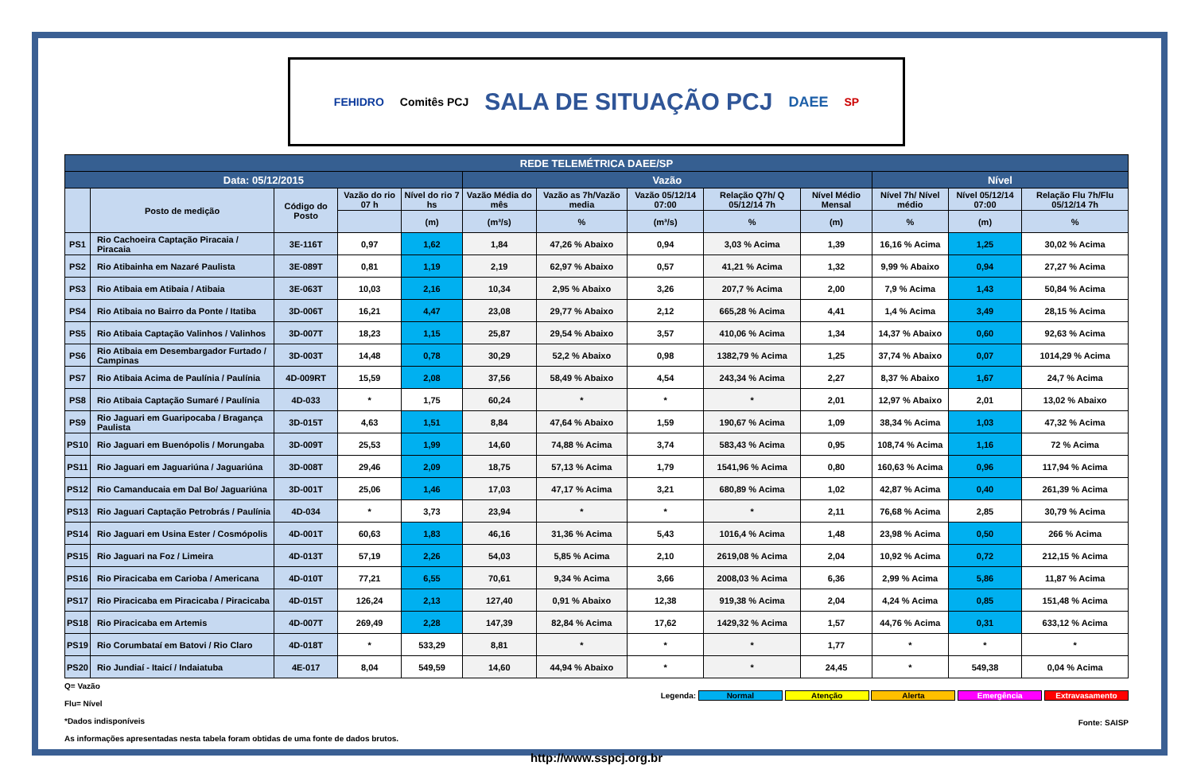FEHIDRO Comitês PCJ
SALA DE SITUAÇÃO PCJ
DAEE SP
| REDE TELEMÉTRICA DAEE/SP | | | | | | | | | | | | |
| Data: 05/12/2015 | | | | | Vazão | | | | | Nível | | |
| | Posto de medição | Código do Posto | Vazão do rio 07 h | Nível do rio 7 hs | Vazão Média do mês | Vazão as 7h/Vazão media | Vazão 05/12/14 07:00 | Relação Q7h/ Q 05/12/14 7h | Nível Médio Mensal | Nível 7h/ Nível médio | Nível 05/12/14 07:00 | Relação Flu 7h/Flu 05/12/14 7h |
| | | | | (m) | (m³/s) | % | (m³/s) | % | (m) | % | (m) | % |
| PS1 | Rio Cachoeira Captação Piracaia / Piracaia | 3E-116T | 0,97 | 1,62 | 1,84 | 47,26 % Abaixo | 0,94 | 3,03 % Acima | 1,39 | 16,16 % Acima | 1,25 | 30,02 % Acima |
| PS2 | Rio Atibainha em Nazaré Paulista | 3E-089T | 0,81 | 1,19 | 2,19 | 62,97 % Abaixo | 0,57 | 41,21 % Acima | 1,32 | 9,99 % Abaixo | 0,94 | 27,27 % Acima |
| PS3 | Rio Atibaia em Atibaia / Atibaia | 3E-063T | 10,03 | 2,16 | 10,34 | 2,95 % Abaixo | 3,26 | 207,7 % Acima | 2,00 | 7,9 % Acima | 1,43 | 50,84 % Acima |
| PS4 | Rio Atibaia no Bairro da Ponte / Itatiba | 3D-006T | 16,21 | 4,47 | 23,08 | 29,77 % Abaixo | 2,12 | 665,28 % Acima | 4,41 | 1,4 % Acima | 3,49 | 28,15 % Acima |
| PS5 | Rio Atibaia Captação Valinhos / Valinhos | 3D-007T | 18,23 | 1,15 | 25,87 | 29,54 % Abaixo | 3,57 | 410,06 % Acima | 1,34 | 14,37 % Abaixo | 0,60 | 92,63 % Acima |
| PS6 | Rio Atibaia em Desembargador Furtado / Campinas | 3D-003T | 14,48 | 0,78 | 30,29 | 52,2 % Abaixo | 0,98 | 1382,79 % Acima | 1,25 | 37,74 % Abaixo | 0,07 | 1014,29 % Acima |
| PS7 | Rio Atibaia Acima de Paulínia / Paulínia | 4D-009RT | 15,59 | 2,08 | 37,56 | 58,49 % Abaixo | 4,54 | 243,34 % Acima | 2,27 | 8,37 % Abaixo | 1,67 | 24,7 % Acima |
| PS8 | Rio Atibaia Captação Sumaré / Paulínia | 4D-033 | * | 1,75 | 60,24 | * | * | * | 2,01 | 12,97 % Abaixo | 2,01 | 13,02 % Abaixo |
| PS9 | Rio Jaguari em Guaripocaba / Bragança Paulista | 3D-015T | 4,63 | 1,51 | 8,84 | 47,64 % Abaixo | 1,59 | 190,67 % Acima | 1,09 | 38,34 % Acima | 1,03 | 47,32 % Acima |
| PS10 | Rio Jaguari em Buenópolis / Morungaba | 3D-009T | 25,53 | 1,99 | 14,60 | 74,88 % Acima | 3,74 | 583,43 % Acima | 0,95 | 108,74 % Acima | 1,16 | 72 % Acima |
| PS11 | Rio Jaguari em Jaguariúna / Jaguariúna | 3D-008T | 29,46 | 2,09 | 18,75 | 57,13 % Acima | 1,79 | 1541,96 % Acima | 0,80 | 160,63 % Acima | 0,96 | 117,94 % Acima |
| PS12 | Rio Camanducaia em Dal Bo/ Jaguariúna | 3D-001T | 25,06 | 1,46 | 17,03 | 47,17 % Acima | 3,21 | 680,89 % Acima | 1,02 | 42,87 % Acima | 0,40 | 261,39 % Acima |
| PS13 | Rio Jaguari Captação Petrobrás / Paulínia | 4D-034 | * | 3,73 | 23,94 | * | * | * | 2,11 | 76,68 % Acima | 2,85 | 30,79 % Acima |
| PS14 | Rio Jaguari em Usina Ester / Cosmópolis | 4D-001T | 60,63 | 1,83 | 46,16 | 31,36 % Acima | 5,43 | 1016,4 % Acima | 1,48 | 23,98 % Acima | 0,50 | 266 % Acima |
| PS15 | Rio Jaguari na Foz / Limeira | 4D-013T | 57,19 | 2,26 | 54,03 | 5,85 % Acima | 2,10 | 2619,08 % Acima | 2,04 | 10,92 % Acima | 0,72 | 212,15 % Acima |
| PS16 | Rio Piracicaba em Carioba / Americana | 4D-010T | 77,21 | 6,55 | 70,61 | 9,34 % Acima | 3,66 | 2008,03 % Acima | 6,36 | 2,99 % Acima | 5,86 | 11,87 % Acima |
| PS17 | Rio Piracicaba em Piracicaba / Piracicaba | 4D-015T | 126,24 | 2,13 | 127,40 | 0,91 % Abaixo | 12,38 | 919,38 % Acima | 2,04 | 4,24 % Acima | 0,85 | 151,48 % Acima |
| PS18 | Rio Piracicaba em Artemis | 4D-007T | 269,49 | 2,28 | 147,39 | 82,84 % Acima | 17,62 | 1429,32 % Acima | 1,57 | 44,76 % Acima | 0,31 | 633,12 % Acima |
| PS19 | Rio Corumbataí em Batovi / Rio Claro | 4D-018T | * | 533,29 | 8,81 | * | * | * | 1,77 | * | * | * |
| PS20 | Rio Jundiaí - Itaicí / Indaiatuba | 4E-017 | 8,04 | 549,59 | 14,60 | 44,94 % Abaixo | * | * | 24,45 | * | 549,38 | 0,04 % Acima |
Q= Vazão
Flu= Nível
*Dados indisponíveis
As informações apresentadas nesta tabela foram obtidas de uma fonte de dados brutos.
Legenda: Normal Atenção Alerta Emergência Extravasamento
Fonte: SAISP
http://www.sspcj.org.br